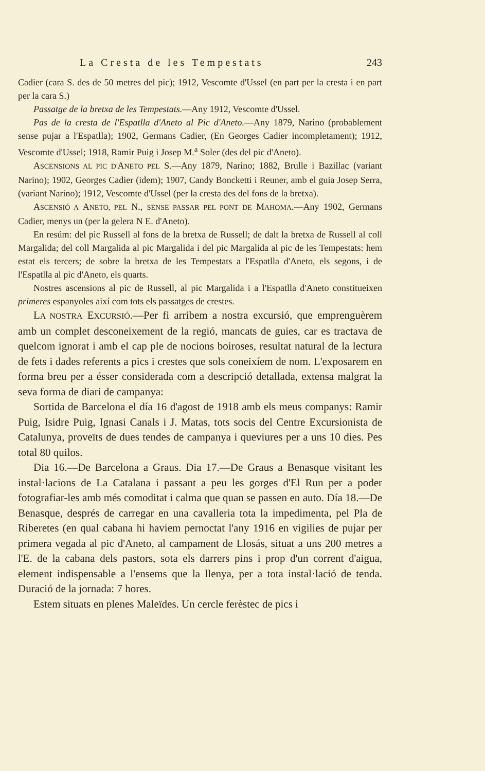La Cresta de les Tempestats 243
Cadier (cara S. des de 50 metres del pic); 1912, Vescomte d'Ussel (en part per la cresta i en part per la cara S.)
Passatge de la bretxa de les Tempestats.—Any 1912, Vescomte d'Ussel.
Pas de la cresta de l'Espatlla d'Aneto al Pic d'Aneto.—Any 1879, Narino (probablement sense pujar a l'Espatlla); 1902, Germans Cadier, (En Georges Cadier incompletament); 1912, Vescomte d'Ussel; 1918, Ramir Puig i Josep M.<sup>a</sup> Soler (des del pic d'Aneto).
ASCENSIONS AL PIC D'ANETO PEL S.—Any 1879, Narino; 1882, Brulle i Bazillac (variant Narino); 1902, Georges Cadier (idem); 1907, Candy Boncketti i Reuner, amb el guia Josep Serra, (variant Narino); 1912, Vescomte d'Ussel (per la cresta des del fons de la bretxa).
ASCENSIÓ A ANETO, PEL N., SENSE PASSAR PEL PONT DE MAHOMA.—Any 1902, Germans Cadier, menys un (per la gelera N E. d'Aneto).
En resúm: del pic Russell al fons de la bretxa de Russell; de dalt la bretxa de Russell al coll Margalida; del coll Margalida al pic Margalida i del pic Margalida al pic de les Tempestats: hem estat els tercers; de sobre la bretxa de les Tempestats a l'Espatlla d'Aneto, els segons, i de l'Espatlla al pic d'Aneto, els quarts.
Nostres ascensions al pic de Russell, al pic Margalida i a l'Espatlla d'Aneto constitueixen primeres espanyoles així com tots els passatges de crestes.
LA NOSTRA EXCURSIÓ.—Per fi arribem a nostra excursió, que emprenguèrem amb un complet desconeixement de la regió, mancats de guies, car es tractava de quelcom ignorat i amb el cap ple de nocions boiroses, resultat natural de la lectura de fets i dades referents a pics i crestes que sols coneixíem de nom. L'exposarem en forma breu per a ésser considerada com a descripció detallada, extensa malgrat la seva forma de diari de campanya:
Sortida de Barcelona el día 16 d'agost de 1918 amb els meus companys: Ramir Puig, Isidre Puig, Ignasi Canals i J. Matas, tots socis del Centre Excursionista de Catalunya, proveïts de dues tendes de campanya i queviures per a uns 10 dies. Pes total 80 quilos.
Dia 16.—De Barcelona a Graus. Dia 17.—De Graus a Benasque visitant les instal·lacions de La Catalana i passant a peu les gorges d'El Run per a poder fotografiar-les amb més comoditat i calma que quan se passen en auto. Día 18.—De Benasque, després de carregar en una cavalleria tota la impedimenta, pel Pla de Riberetes (en qual cabana hi haviem pernoctat l'any 1916 en vigilies de pujar per primera vegada al pic d'Aneto, al campament de Llosás, situat a uns 200 metres a l'E. de la cabana dels pastors, sota els darrers pins i prop d'un corrent d'aigua, element indispensable a l'ensems que la llenya, per a tota instal·lació de tenda. Duració de la jornada: 7 hores.
Estem situats en plenes Maleïdes. Un cercle ferèstec de pics i